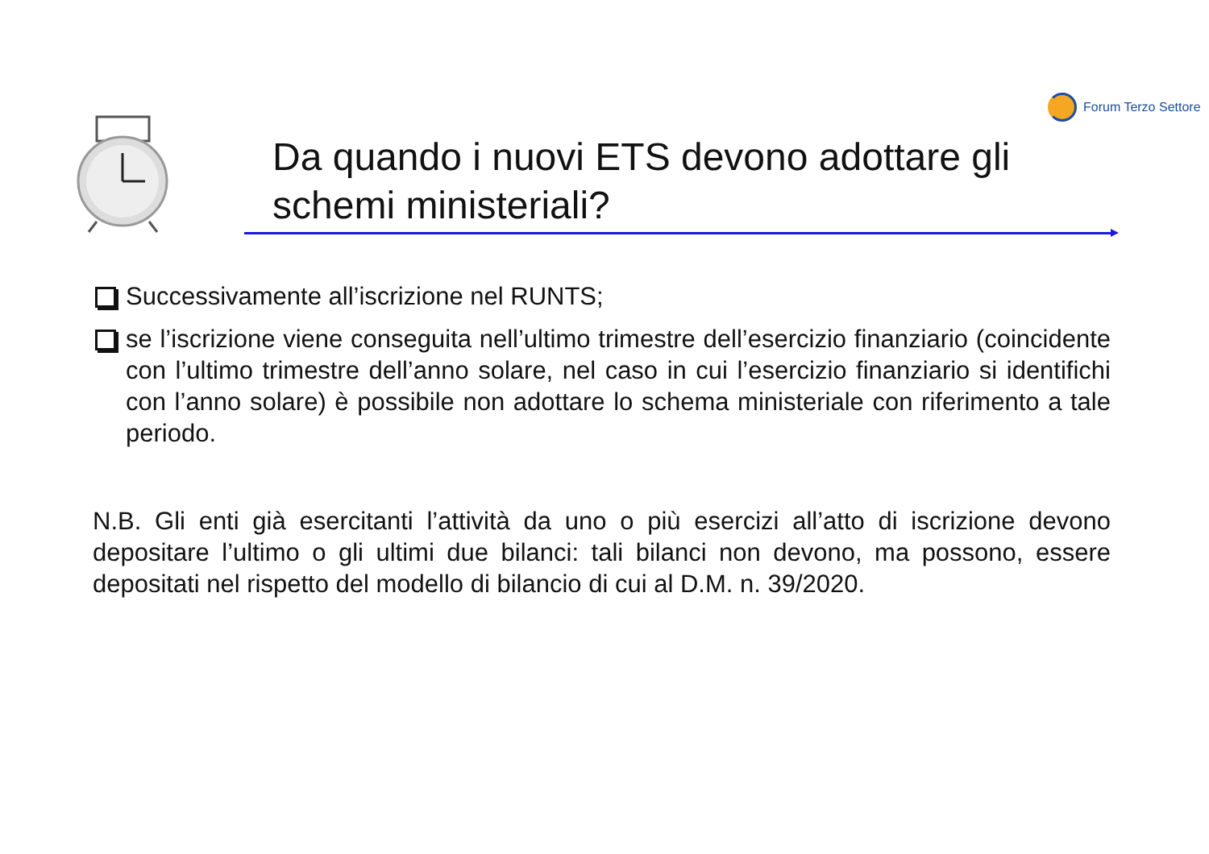Forum Terzo Settore
Da quando i nuovi ETS devono adottare gli schemi ministeriali?
Successivamente all’iscrizione nel RUNTS;
se l’iscrizione viene conseguita nell’ultimo trimestre dell’esercizio finanziario (coincidente con l’ultimo trimestre dell’anno solare, nel caso in cui l’esercizio finanziario si identifichi con l’anno solare) è possibile non adottare lo schema ministeriale con riferimento a tale periodo.
N.B. Gli enti già esercitanti l’attività da uno o più esercizi all’atto di iscrizione devono depositare l’ultimo o gli ultimi due bilanci: tali bilanci non devono, ma possono, essere depositati nel rispetto del modello di bilancio di cui al D.M. n. 39/2020.